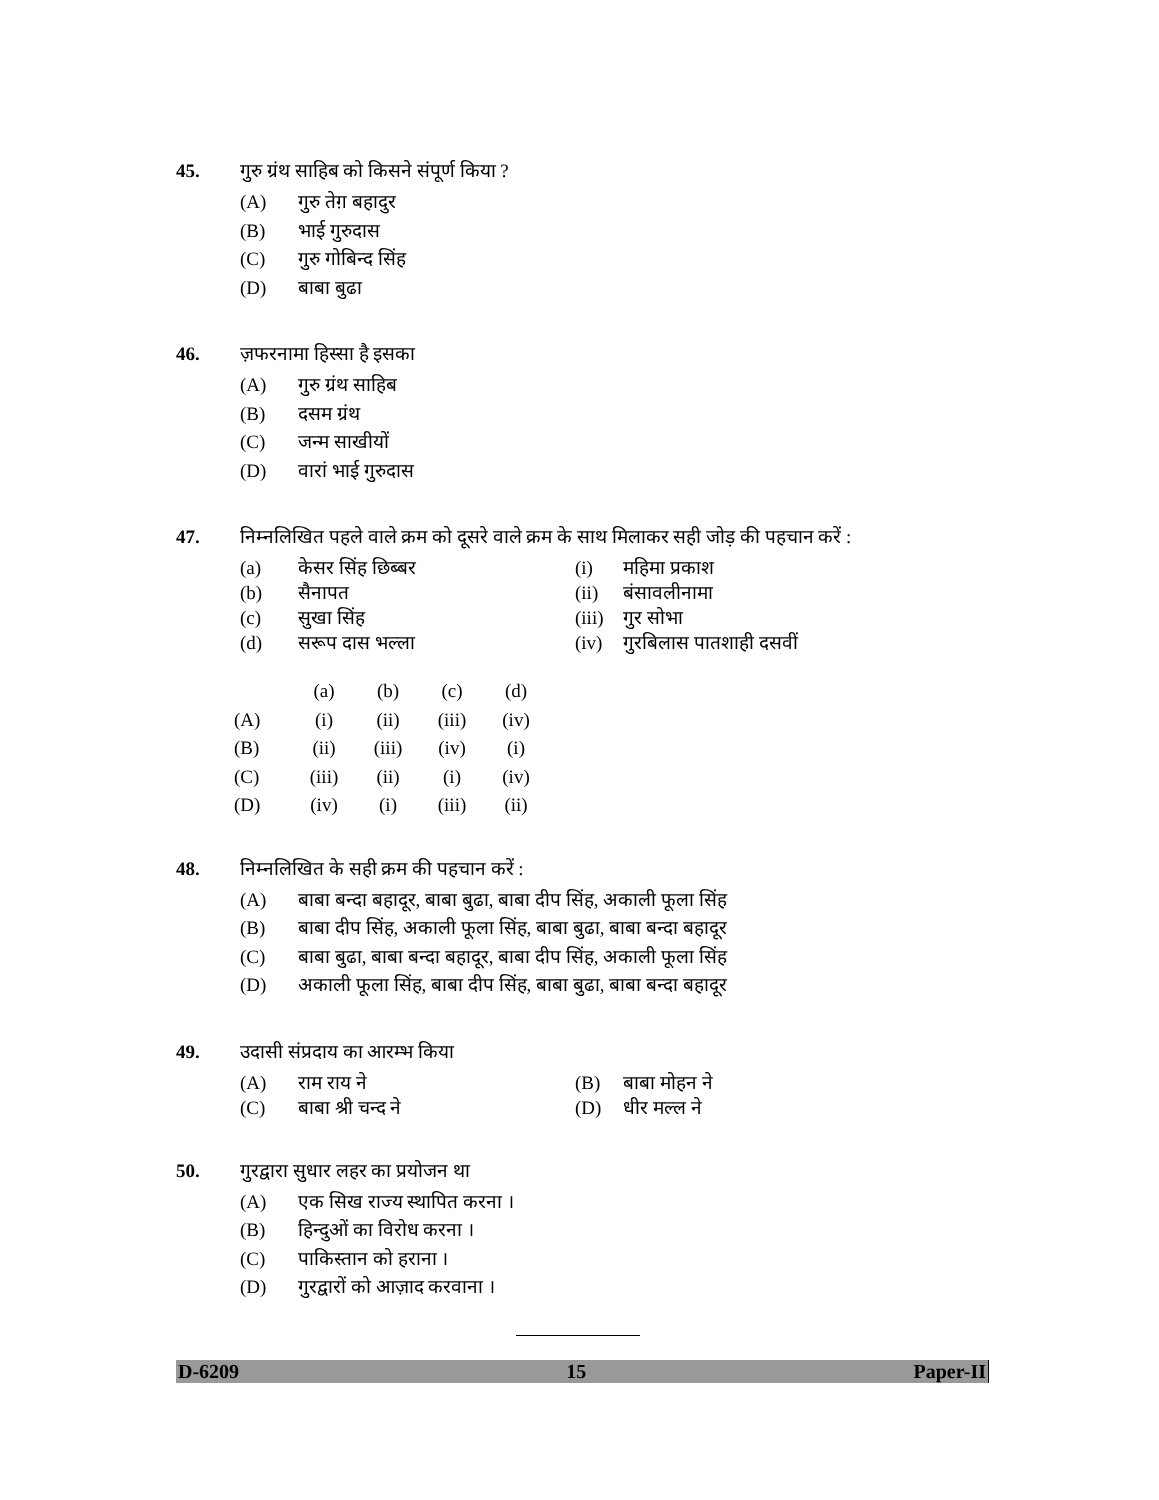45. गुरु ग्रंथ साहिब को किसने संपूर्ण किया ?
(A) गुरु तेग़ बहादुर
(B) भाई गुरुदास
(C) गुरु गोबिन्द सिंह
(D) बाबा बुढा
46. ज़फरनामा हिस्सा है इसका
(A) गुरु ग्रंथ साहिब
(B) दसम ग्रंथ
(C) जन्म साखीयों
(D) वारां भाई गुरुदास
47. निम्नलिखित पहले वाले क्रम को दूसरे वाले क्रम के साथ मिलाकर सही जोड़ की पहचान करें :
(a) केसर सिंह छिब्बर (i) महिमा प्रकाश
(b) सैनापत (ii) बंसावलीनामा
(c) सुखा सिंह (iii) गुर सोभा
(d) सरूप दास भल्ला (iv) गुरबिलास पातशाही दसवीं
| | (a) | (b) | (c) | (d) |
| (A) | (i) | (ii) | (iii) | (iv) |
| (B) | (ii) | (iii) | (iv) | (i) |
| (C) | (iii) | (ii) | (i) | (iv) |
| (D) | (iv) | (i) | (iii) | (ii) |
48. निम्नलिखित के सही क्रम की पहचान करें :
(A) बाबा बन्दा बहादूर, बाबा बुढा, बाबा दीप सिंह, अकाली फूला सिंह
(B) बाबा दीप सिंह, अकाली फूला सिंह, बाबा बुढा, बाबा बन्दा बहादूर
(C) बाबा बुढा, बाबा बन्दा बहादूर, बाबा दीप सिंह, अकाली फूला सिंह
(D) अकाली फूला सिंह, बाबा दीप सिंह, बाबा बुढा, बाबा बन्दा बहादूर
49. उदासी संप्रदाय का आरम्भ किया
(A) राम राय ने (B) बाबा मोहन ने
(C) बाबा श्री चन्द ने (D) धीर मल्ल ने
50. गुरद्वारा सुधार लहर का प्रयोजन था
(A) एक सिख राज्य स्थापित करना ।
(B) हिन्दुओं का विरोध करना ।
(C) पाकिस्तान को हराना ।
(D) गुरद्वारों को आज़ाद करवाना ।
D-6209 15 Paper-II